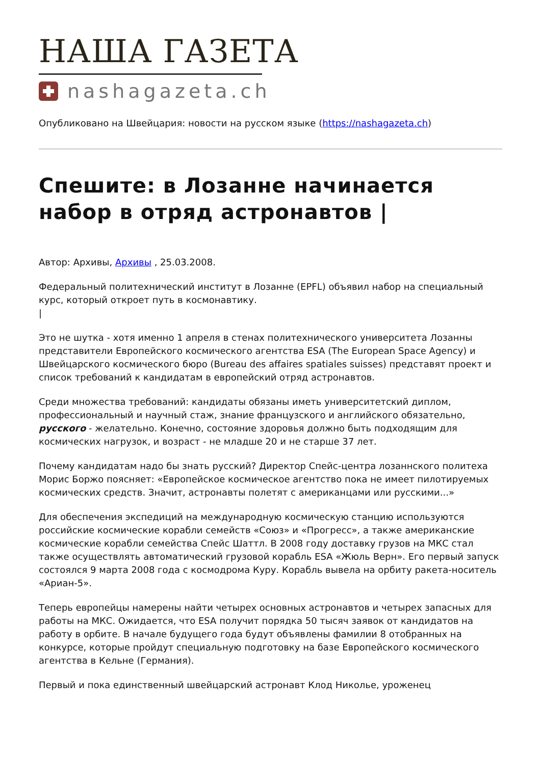НАША ГАЗЕТА
nashagazeta.ch
Опубликовано на Швейцария: новости на русском языке (https://nashagazeta.ch)
Спешите: в Лозанне начинается набор в отряд астронавтов |
Автор: Архивы, Архивы , 25.03.2008.
Федеральный политехнический институт в Лозанне (EPFL) объявил набор на специальный курс, который откроет путь в космонавтику.
|
Это не шутка - хотя именно 1 апреля в стенах политехнического университета Лозанны представители Европейского космического агентства ESA (The European Space Agency) и Швейцарского космического бюро (Bureau des affaires spatiales suisses) представят проект и список требований к кандидатам в европейский отряд астронавтов.
Среди множества требований: кандидаты обязаны иметь университетский диплом, профессиональный и научный стаж, знание французского и английского обязательно, русского - желательно. Конечно, состояние здоровья должно быть подходящим для космических нагрузок, и возраст - не младше 20 и не старше 37 лет.
Почему кандидатам надо бы знать русский? Директор Спейс-центра лозаннского политеха Морис Боржо поясняет: «Европейское космическое агентство пока не имеет пилотируемых космических средств. Значит, астронавты полетят с американцами или русскими...»
Для обеспечения экспедиций на международную космическую станцию используются российские космические корабли семейств «Союз» и «Прогресс», а также американские космические корабли семейства Спейс Шаттл. В 2008 году доставку грузов на МКС стал также осуществлять автоматический грузовой корабль ESA «Жюль Верн». Его первый запуск состоялся 9 марта 2008 года с космодрома Куру. Корабль вывела на орбиту ракета-носитель «Ариан-5».
Теперь европейцы намерены найти четырех основных астронавтов и четырех запасных для работы на МКС. Ожидается, что ESA получит порядка 50 тысяч заявок от кандидатов на работу в орбите. В начале будущего года будут объявлены фамилии 8 отобранных на конкурсе, которые пройдут специальную подготовку на базе Европейского космического агентства в Кельне (Германия).
Первый и пока единственный швейцарский астронавт Клод Николье, уроженец